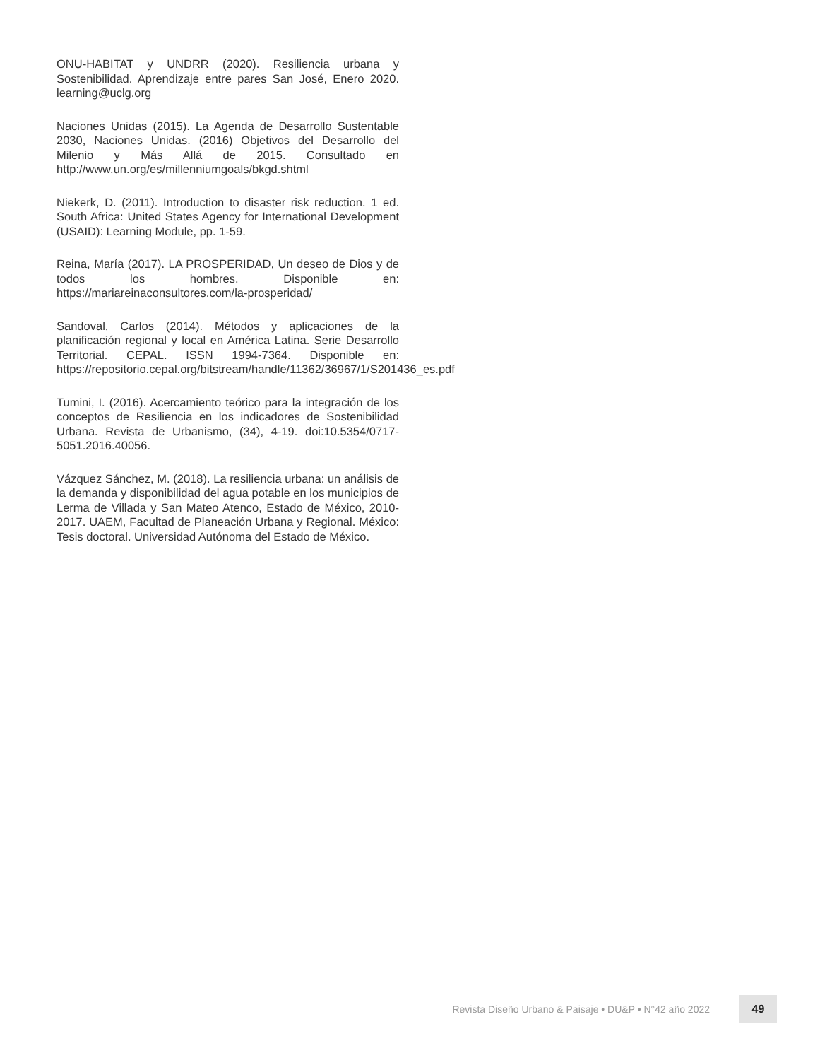ONU-HABITAT y UNDRR (2020). Resiliencia urbana y Sostenibilidad. Aprendizaje entre pares San José, Enero 2020. learning@uclg.org
Naciones Unidas (2015). La Agenda de Desarrollo Sustentable 2030, Naciones Unidas. (2016) Objetivos del Desarrollo del Milenio y Más Allá de 2015. Consultado en http://www.un.org/es/millenniumgoals/bkgd.shtml
Niekerk, D. (2011). Introduction to disaster risk reduction. 1 ed. South Africa: United States Agency for International Development (USAID): Learning Module, pp. 1-59.
Reina, María (2017). LA PROSPERIDAD, Un deseo de Dios y de todos los hombres. Disponible en: https://mariareinaconsultores.com/la-prosperidad/
Sandoval, Carlos (2014). Métodos y aplicaciones de la planificación regional y local en América Latina. Serie Desarrollo Territorial. CEPAL. ISSN 1994-7364. Disponible en: https://repositorio.cepal.org/bitstream/handle/11362/36967/1/S201436_es.pdf
Tumini, I. (2016). Acercamiento teórico para la integración de los conceptos de Resiliencia en los indicadores de Sostenibilidad Urbana. Revista de Urbanismo, (34), 4-19. doi:10.5354/0717-5051.2016.40056.
Vázquez Sánchez, M. (2018). La resiliencia urbana: un análisis de la demanda y disponibilidad del agua potable en los municipios de Lerma de Villada y San Mateo Atenco, Estado de México, 2010-2017. UAEM, Facultad de Planeación Urbana y Regional. México: Tesis doctoral. Universidad Autónoma del Estado de México.
Revista Diseño Urbano & Paisaje • DU&P • N°42 año 2022
49